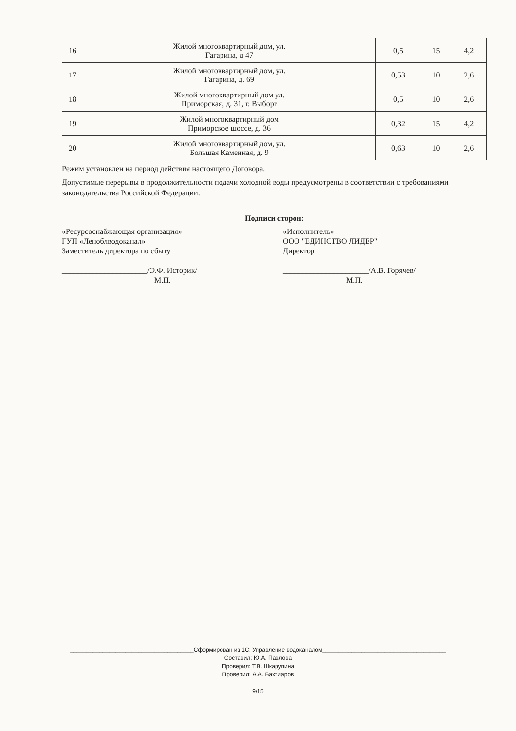| 16 | Жилой многоквартирный дом, ул. Гагарина, д 47 | 0,5 | 15 | 4,2 |
| 17 | Жилой многоквартирный дом, ул. Гагарина, д. 69 | 0,53 | 10 | 2,6 |
| 18 | Жилой многоквартирный дом ул. Приморская, д. 31, г. Выборг | 0,5 | 10 | 2,6 |
| 19 | Жилой многоквартирный дом Приморское шоссе, д. 36 | 0,32 | 15 | 4,2 |
| 20 | Жилой многоквартирный дом, ул. Большая Каменная, д. 9 | 0,63 | 10 | 2,6 |
Режим установлен на период действия настоящего Договора.
Допустимые перерывы в продолжительности подачи холодной воды предусмотрены в соответствии с требованиями законодательства Российской Федерации.
Подписи сторон:
«Ресурсоснабжающая организация»
ГУП «Леноблводоканал»
Заместитель директора по сбыту
______________________/Э.Ф. Историк/
М.П.
«Исполнитель»
ООО "ЕДИНСТВО ЛИДЕР"
Директор
______________________/А.В. Горячев/
М.П.
______________________________________Сформирован из 1С: Управление водоканалом______________________________________
Составил: Ю.А. Павлова
Проверил: Т.В. Шкарупина
Проверил: А.А. Бахтиаров
9/15